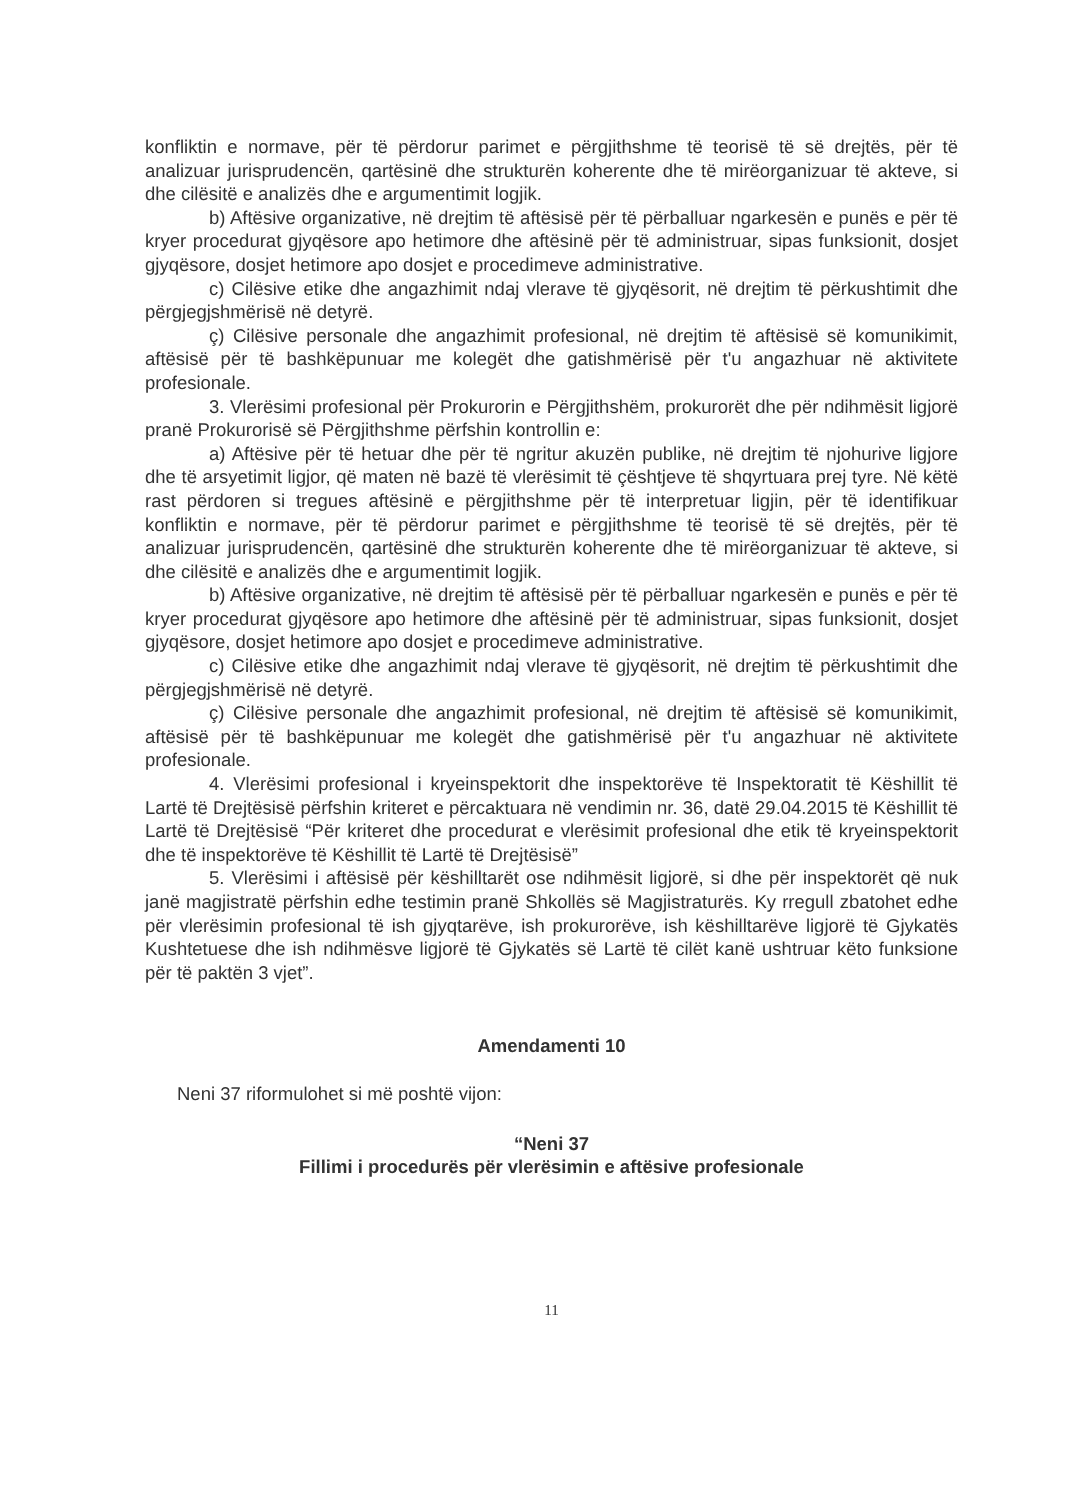konfliktin e normave, për të përdorur parimet e përgjithshme të teorisë të së drejtës, për të analizuar jurisprudencën, qartësinë dhe strukturën koherente dhe të mirëorganizuar të akteve, si dhe cilësitë e analizës dhe e argumentimit logjik.
b) Aftësive organizative, në drejtim të aftësisë për të përballuar ngarkesën e punës e për të kryer procedurat gjyqësore apo hetimore dhe aftësinë për të administruar, sipas funksionit, dosjet gjyqësore, dosjet hetimore apo dosjet e procedimeve administrative.
c) Cilësive etike dhe angazhimit ndaj vlerave të gjyqësorit, në drejtim të përkushtimit dhe përgjegjshmërisë në detyrë.
ç) Cilësive personale dhe angazhimit profesional, në drejtim të aftësisë së komunikimit, aftësisë për të bashkëpunuar me kolegët dhe gatishmërisë për t'u angazhuar në aktivitete profesionale.
3. Vlerësimi profesional për Prokurorin e Përgjithshëm, prokurorët dhe për ndihmësit ligjorë pranë Prokurorisë së Përgjithshme përfshin kontrollin e:
a) Aftësive për të hetuar dhe për të ngritur akuzën publike, në drejtim të njohurive ligjore dhe të arsyetimit ligjor, që maten në bazë të vlerësimit të çështjeve të shqyrtuara prej tyre. Në këtë rast përdoren si tregues aftësinë e përgjithshme për të interpretuar ligjin, për të identifikuar konfliktin e normave, për të përdorur parimet e përgjithshme të teorisë të së drejtës, për të analizuar jurisprudencën, qartësinë dhe strukturën koherente dhe të mirëorganizuar të akteve, si dhe cilësitë e analizës dhe e argumentimit logjik.
b) Aftësive organizative, në drejtim të aftësisë për të përballuar ngarkesën e punës e për të kryer procedurat gjyqësore apo hetimore dhe aftësinë për të administruar, sipas funksionit, dosjet gjyqësore, dosjet hetimore apo dosjet e procedimeve administrative.
c) Cilësive etike dhe angazhimit ndaj vlerave të gjyqësorit, në drejtim të përkushtimit dhe përgjegjshmërisë në detyrë.
ç) Cilësive personale dhe angazhimit profesional, në drejtim të aftësisë së komunikimit, aftësisë për të bashkëpunuar me kolegët dhe gatishmërisë për t'u angazhuar në aktivitete profesionale.
4. Vlerësimi profesional i kryeinspektorit dhe inspektorëve të Inspektoratit të Këshillit të Lartë të Drejtësisë përfshin kriteret e përcaktuara në vendimin nr. 36, datë 29.04.2015 të Këshillit të Lartë të Drejtësisë “Për kriteret dhe procedurat e vlerësimit profesional dhe etik të kryeinspektorit dhe të inspektorëve të Këshillit të Lartë të Drejtësisë”
5. Vlerësimi i aftësisë për këshilltarët ose ndihmësit ligjorë, si dhe për inspektorët që nuk janë magjistratë përfshin edhe testimin pranë Shkollës së Magjistraturës. Ky rregull zbatohet edhe për vlerësimin profesional të ish gjyqtarëve, ish prokurorëve, ish këshilltarëve ligjorë të Gjykatës Kushtetuese dhe ish ndihmësve ligjorë të Gjykatës së Lartë të cilët kanë ushtruar këto funksione për të paktën 3 vjet”.
Amendamenti 10
Neni 37 riformulohet si më poshtë vijon:
“Neni 37
Fillimi i procedurës për vlerësimin e aftësive profesionale
11